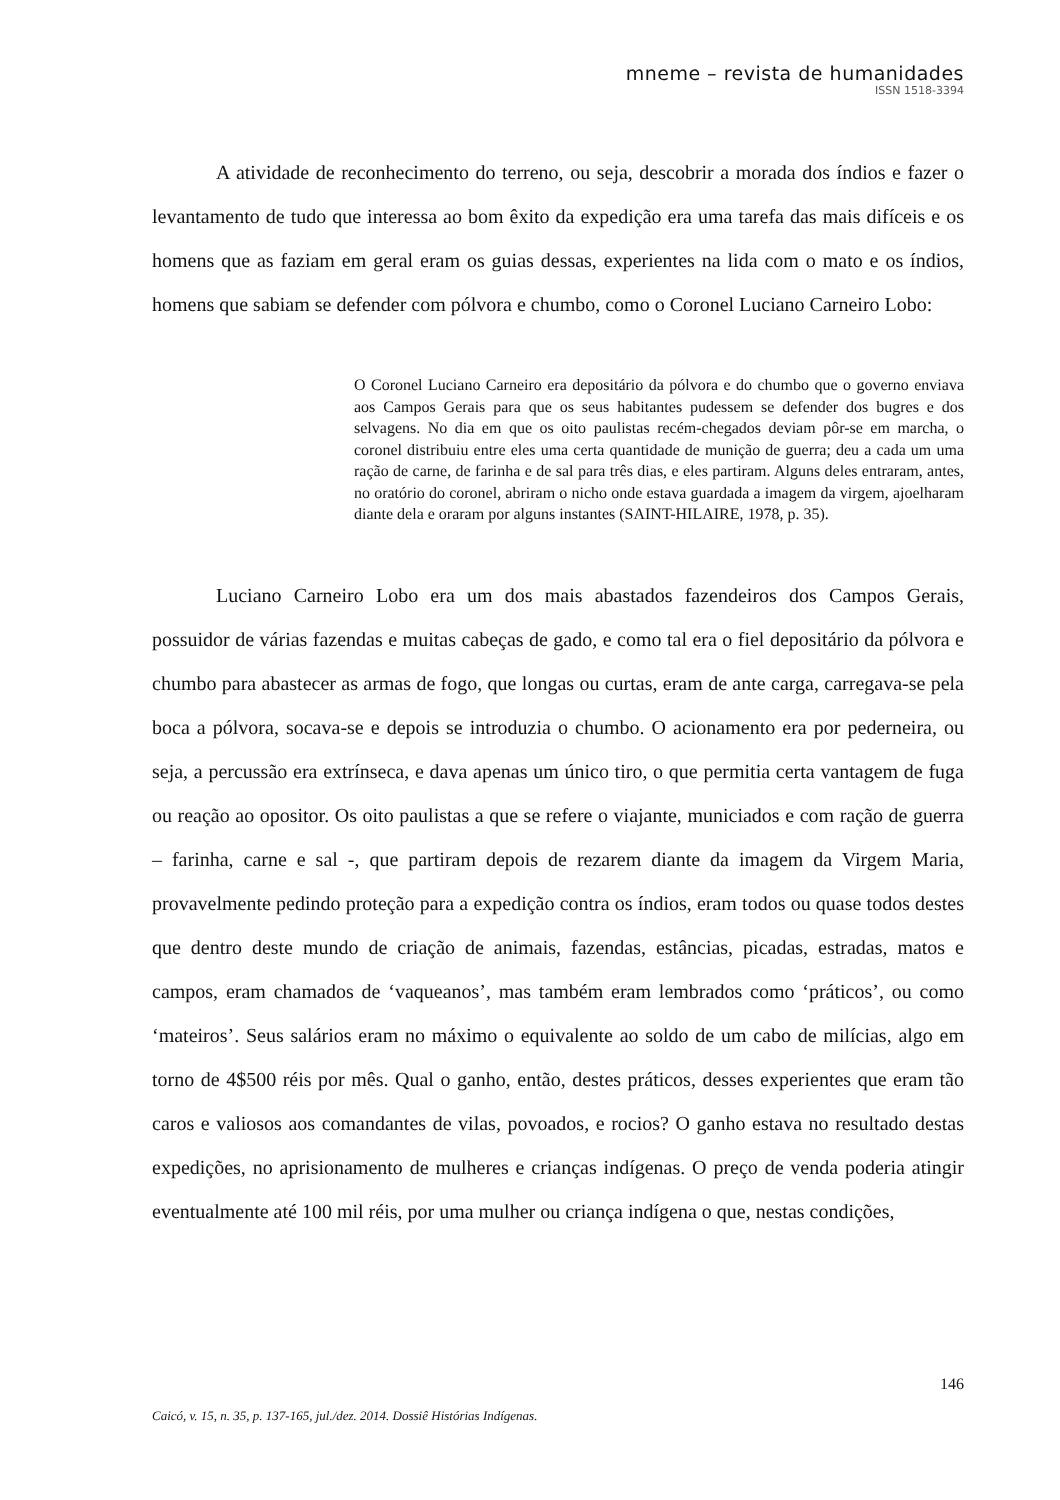mneme – revista de humanidades
ISSN 1518-3394
A atividade de reconhecimento do terreno, ou seja, descobrir a morada dos índios e fazer o levantamento de tudo que interessa ao bom êxito da expedição era uma tarefa das mais difíceis e os homens que as faziam em geral eram os guias dessas, experientes na lida com o mato e os índios, homens que sabiam se defender com pólvora e chumbo, como o Coronel Luciano Carneiro Lobo:
O Coronel Luciano Carneiro era depositário da pólvora e do chumbo que o governo enviava aos Campos Gerais para que os seus habitantes pudessem se defender dos bugres e dos selvagens. No dia em que os oito paulistas recém-chegados deviam pôr-se em marcha, o coronel distribuiu entre eles uma certa quantidade de munição de guerra; deu a cada um uma ração de carne, de farinha e de sal para três dias, e eles partiram. Alguns deles entraram, antes, no oratório do coronel, abriram o nicho onde estava guardada a imagem da virgem, ajoelharam diante dela e oraram por alguns instantes (SAINT-HILAIRE, 1978, p. 35).
Luciano Carneiro Lobo era um dos mais abastados fazendeiros dos Campos Gerais, possuidor de várias fazendas e muitas cabeças de gado, e como tal era o fiel depositário da pólvora e chumbo para abastecer as armas de fogo, que longas ou curtas, eram de ante carga, carregava-se pela boca a pólvora, socava-se e depois se introduzia o chumbo. O acionamento era por pederneira, ou seja, a percussão era extrínseca, e dava apenas um único tiro, o que permitia certa vantagem de fuga ou reação ao opositor. Os oito paulistas a que se refere o viajante, municiados e com ração de guerra – farinha, carne e sal -, que partiram depois de rezarem diante da imagem da Virgem Maria, provavelmente pedindo proteção para a expedição contra os índios, eram todos ou quase todos destes que dentro deste mundo de criação de animais, fazendas, estâncias, picadas, estradas, matos e campos, eram chamados de ‘vaqueanos’, mas também eram lembrados como ‘práticos’, ou como ‘mateiros’. Seus salários eram no máximo o equivalente ao soldo de um cabo de milícias, algo em torno de 4$500 réis por mês. Qual o ganho, então, destes práticos, desses experientes que eram tão caros e valiosos aos comandantes de vilas, povoados, e rocios? O ganho estava no resultado destas expedições, no aprisionamento de mulheres e crianças indígenas. O preço de venda poderia atingir eventualmente até 100 mil réis, por uma mulher ou criança indígena o que, nestas condições,
146
Caicó, v. 15, n. 35, p. 137-165, jul./dez. 2014. Dossiê Histórias Indígenas.